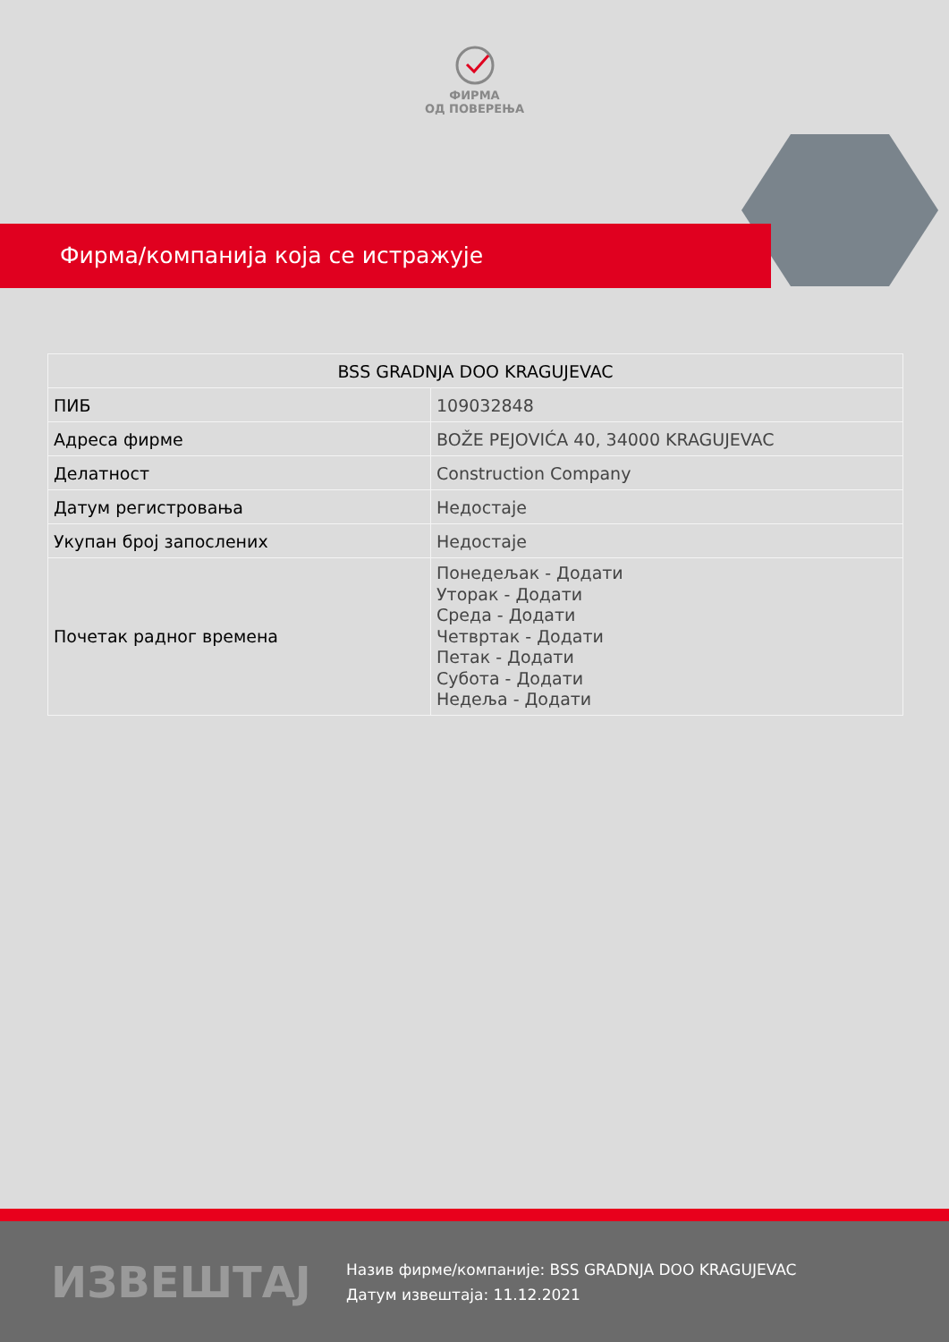ФИРМА
ОД ПОВЕРЕЊА
Фирма/компанија која се истражује
| BSS GRADNJA DOO KRAGUJEVAC | |
| --- | --- |
| ПИБ | 109032848 |
| Адреса фирме | BOŽE PEJOVIĆA 40, 34000 KRAGUJEVAC |
| Делатност | Construction Company |
| Датум регистровања | Недостаје |
| Укупан број запослених | Недостаје |
| Почетак радног времена | Понедељак - Додати Уторак - Додати Среда - Додати Четвртак - Додати Петак - Додати Субота - Додати Недеља - Додати |
ИЗВЕШТАЈ
Назив фирме/компаније: BSS GRADNJA DOO KRAGUJEVAC
Датум извештаја: 11.12.2021